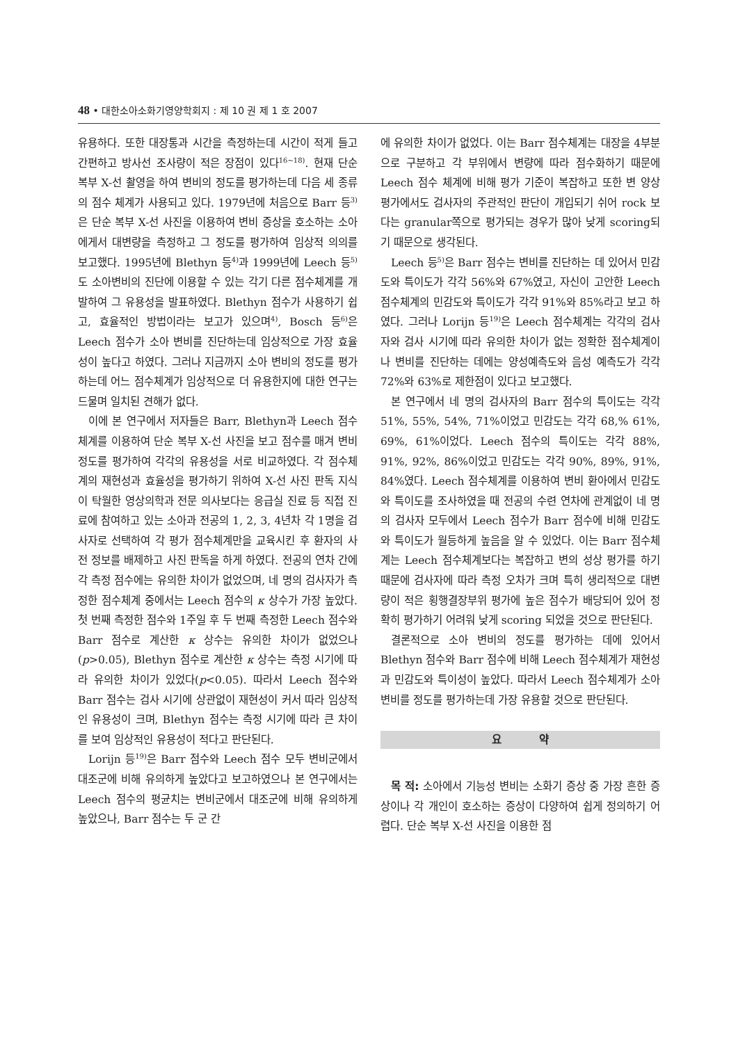48 • 대한소아소화기영양학회지 : 제 10 권 제 1 호 2007
유용하다. 또한 대장통과 시간을 측정하는데 시간이 적게 들고 간편하고 방사선 조사량이 적은 장점이 있다<sup>16~18)</sup>. 현재 단순 복부 X-선 촬영을 하여 변비의 정도를 평가하는데 다음 세 종류의 점수 체계가 사용되고 있다. 1979년에 처음으로 Barr 등<sup>3)</sup>은 단순 복부 X-선 사진을 이용하여 변비 증상을 호소하는 소아에게서 대변량을 측정하고 그 정도를 평가하여 임상적 의의를 보고했다. 1995년에 Blethyn 등<sup>4)</sup>과 1999년에 Leech 등<sup>5)</sup>도 소아변비의 진단에 이용할 수 있는 각기 다른 점수체계를 개발하여 그 유용성을 발표하였다. Blethyn 점수가 사용하기 쉽고, 효율적인 방법이라는 보고가 있으며<sup>4)</sup>, Bosch 등<sup>6)</sup>은 Leech 점수가 소아 변비를 진단하는데 임상적으로 가장 효율성이 높다고 하였다. 그러나 지금까지 소아 변비의 정도를 평가하는데 어느 점수체계가 임상적으로 더 유용한지에 대한 연구는 드물며 일치된 견해가 없다.
이에 본 연구에서 저자들은 Barr, Blethyn과 Leech 점수체계를 이용하여 단순 복부 X-선 사진을 보고 점수를 매겨 변비 정도를 평가하여 각각의 유용성을 서로 비교하였다. 각 점수체계의 재현성과 효율성을 평가하기 위하여 X-선 사진 판독 지식이 탁월한 영상의학과 전문 의사보다는 응급실 진료 등 직접 진료에 참여하고 있는 소아과 전공의 1, 2, 3, 4년차 각 1명을 검사자로 선택하여 각 평가 점수체계만을 교육시킨 후 환자의 사전 정보를 배제하고 사진 판독을 하게 하였다. 전공의 연차 간에 각 측정 점수에는 유의한 차이가 없었으며, 네 명의 검사자가 측정한 점수체계 중에서는 Leech 점수의 κ 상수가 가장 높았다. 첫 번째 측정한 점수와 1주일 후 두 번째 측정한 Leech 점수와 Barr 점수로 계산한 κ 상수는 유의한 차이가 없었으나(p>0.05), Blethyn 점수로 계산한 κ 상수는 측정 시기에 따라 유의한 차이가 있었다(p<0.05). 따라서 Leech 점수와 Barr 점수는 검사 시기에 상관없이 재현성이 커서 따라 임상적인 유용성이 크며, Blethyn 점수는 측정 시기에 따라 큰 차이를 보여 임상적인 유용성이 적다고 판단된다.
Lorijn 등<sup>19)</sup>은 Barr 점수와 Leech 점수 모두 변비군에서 대조군에 비해 유의하게 높았다고 보고하였으나 본 연구에서는 Leech 점수의 평균치는 변비군에서 대조군에 비해 유의하게 높았으나, Barr 점수는 두 군 간
에 유의한 차이가 없었다. 이는 Barr 점수체계는 대장을 4부분으로 구분하고 각 부위에서 변량에 따라 점수화하기 때문에 Leech 점수 체계에 비해 평가 기준이 복잡하고 또한 변 양상 평가에서도 검사자의 주관적인 판단이 개입되기 쉬어 rock 보다는 granular쪽으로 평가되는 경우가 많아 낮게 scoring되기 때문으로 생각된다.
Leech 등<sup>5)</sup>은 Barr 점수는 변비를 진단하는 데 있어서 민감도와 특이도가 각각 56%와 67%였고, 자신이 고안한 Leech 점수체계의 민감도와 특이도가 각각 91%와 85%라고 보고 하였다. 그러나 Lorijn 등<sup>19)</sup>은 Leech 점수체계는 각각의 검사자와 검사 시기에 따라 유의한 차이가 없는 정확한 점수체계이나 변비를 진단하는 데에는 양성예측도와 음성 예측도가 각각 72%와 63%로 제한점이 있다고 보고했다.
본 연구에서 네 명의 검사자의 Barr 점수의 특이도는 각각 51%, 55%, 54%, 71%이었고 민감도는 각각 68,% 61%, 69%, 61%이었다. Leech 점수의 특이도는 각각 88%, 91%, 92%, 86%이었고 민감도는 각각 90%, 89%, 91%, 84%였다. Leech 점수체계를 이용하여 변비 환아에서 민감도와 특이도를 조사하였을 때 전공의 수련 연차에 관계없이 네 명의 검사자 모두에서 Leech 점수가 Barr 점수에 비해 민감도와 특이도가 월등하게 높음을 알 수 있었다. 이는 Barr 점수체계는 Leech 점수체계보다는 복잡하고 변의 성상 평가를 하기 때문에 검사자에 따라 측정 오차가 크며 특히 생리적으로 대변량이 적은 횡행결장부위 평가에 높은 점수가 배당되어 있어 정확히 평가하기 어려워 낮게 scoring 되었을 것으로 판단된다.
결론적으로 소아 변비의 정도를 평가하는 데에 있어서 Blethyn 점수와 Barr 점수에 비해 Leech 점수체계가 재현성과 민감도와 특이성이 높았다. 따라서 Leech 점수체계가 소아 변비를 정도를 평가하는데 가장 유용할 것으로 판단된다.
요 약
목 적: 소아에서 기능성 변비는 소화기 증상 중 가장 흔한 증상이나 각 개인이 호소하는 증상이 다양하여 쉽게 정의하기 어렵다. 단순 복부 X-선 사진을 이용한 점